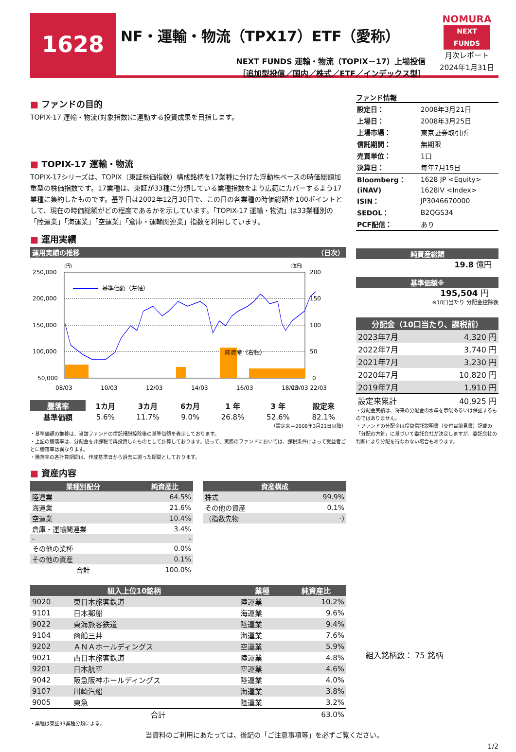1628
NF・運輸・物流（TPX17）ETF（愛称）
NEXT FUNDS 運輸・物流（TOPIX－17）上場投信
［追加型投信／国内／株式／ETF／インデックス型］
NOMURA
NEXT FUNDS
月次レポート
2024年1月31日
■ ファンドの目的
TOPIX-17 運輸・物流(対象指数)に連動する投資成果を目指します。
■ TOPIX-17 運輸・物流
TOPIX-17シリーズは、TOPIX（東証株価指数）構成銘柄を17業種に分けた浮動株ベースの時価総額加重型の株価指数です。17業種は、東証が33種に分類している業種指数をより広範にカバーするよう17業種に集約したものです。基準日は2002年12月30日で、この日の各業種の時価総額を100ポイントとして、現在の時価総額がどの程度であるかを示しています。「TOPIX-17 運輸・物流」は33業種別の「陸運業」「海運業」「空運業」「倉庫・運輸関連業」指数を利用しています。
■ 運用実績
運用実績の推移 （日次）
(円)
(億円)
250,000
200,000
150,000
100,000
50,000
200
150
100
50
0
基準価額（左軸）
純資産（右軸）
08/03
10/03
12/03
14/03
16/03
18/03
20/03 22/03
| 騰落率 | 1カ月 | 3カ月 | 6カ月 | 1 年 | 3 年 | 設定来 |
| --- | --- | --- | --- | --- | --- | --- |
| 基準価額 | 5.6% | 11.7% | 9.0% | 26.8% | 52.6% | 82.1% |
（設定来＝2008年3月21日以降）
・基準価額の推移は、当該ファンドの信託報酬控除後の基準価額を表示しております。
・上記の騰落率は、分配金を非課税で再投資したものとして計算しております。従って、実際のファンドにおいては、課税条件によって受益者ごとに騰落率は異なります。
・騰落率の各計算期間は、作成基準日から過去に遡った期間としております。
■ 資産内容
| 業種別配分 | 純資産比 |
| --- | --- |
| 陸運業 | 64.5% |
| 海運業 | 21.6% |
| 空運業 | 10.4% |
| 倉庫・運輸関連業 | 3.4% |
| - | - |
| その他の業種 | 0.0% |
| その他の資産 | 0.1% |
| 合計 | 100.0% |
| 資産構成 | |
| --- | --- |
| 株式 | 99.9% |
| その他の資産 | 0.1% |
| （指数先物 | -) |
| 組入上位10銘柄 | | 業種 | 純資産比 |
| --- | --- | --- | --- |
| 9020 | 東日本旅客鉄道 | 陸運業 | 10.2% |
| 9101 | 日本郵船 | 海運業 | 9.6% |
| 9022 | 東海旅客鉄道 | 陸運業 | 9.4% |
| 9104 | 商船三井 | 海運業 | 7.6% |
| 9202 | ＡＮＡホールディングス | 空運業 | 5.9% |
| 9021 | 西日本旅客鉄道 | 陸運業 | 4.8% |
| 9201 | 日本航空 | 空運業 | 4.6% |
| 9042 | 阪急阪神ホールディングス | 陸運業 | 4.0% |
| 9107 | 川崎汽船 | 海運業 | 3.8% |
| 9005 | 東急 | 陸運業 | 3.2% |
| 合計 | | | 63.0% |
・業種は東証33業種分類による。
ファンド情報
| 設定日： | 2008年3月21日 |
| 上場日： | 2008年3月25日 |
| 上場市場： | 東京証券取引所 |
| 信託期間： | 無期限 |
| 売買単位： | 1口 |
| 決算日： | 毎年7月15日 |
| Bloomberg： | 1628 JP <Equity> |
| (iNAV) | 1628IV <Index> |
| ISIN： | JP3046670000 |
| SEDOL： | B2QGS34 |
| PCF配信： | あり |
純資産総額
19.8 億円
基準価額※
195,504 円
※10口当たり 分配金控除後
| 分配金（10口当たり、課税前） | |
| --- | --- |
| 2023年7月 | 4,320 円 |
| 2022年7月 | 3,740 円 |
| 2021年7月 | 3,230 円 |
| 2020年7月 | 10,820 円 |
| 2019年7月 | 1,910 円 |
| 設定来累計 | 40,925 円 |
・分配金実績は、将来の分配金の水準を示唆あるいは保証するものではありません。
・ファンドの分配金は投資信託説明書（交付目論見書）記載の「分配の方針」に基づいて委託会社が決定しますが、委託会社の判断により分配を行なわない場合もあります。
組入銘柄数： 75 銘柄
当資料のご利用にあたっては、後記の「ご注意事項等」を必ずご覧ください。
1/2